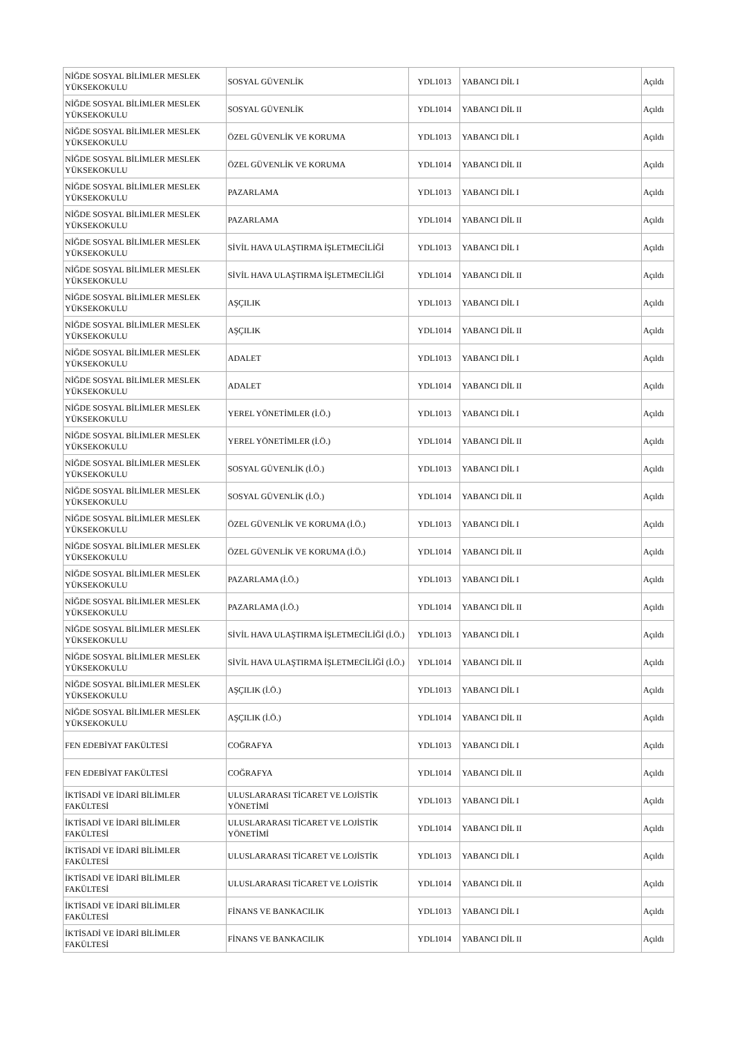| NİĞDE SOSYAL BİLİMLER MESLEK YÜKSEKOKULU | SOSYAL GÜVENLİK | YDL1013 | YABANCI DİL I | Açıldı |
| NİĞDE SOSYAL BİLİMLER MESLEK YÜKSEKOKULU | SOSYAL GÜVENLİK | YDL1014 | YABANCI DİL II | Açıldı |
| NİĞDE SOSYAL BİLİMLER MESLEK YÜKSEKOKULU | ÖZEL GÜVENLİK VE KORUMA | YDL1013 | YABANCI DİL I | Açıldı |
| NİĞDE SOSYAL BİLİMLER MESLEK YÜKSEKOKULU | ÖZEL GÜVENLİK VE KORUMA | YDL1014 | YABANCI DİL II | Açıldı |
| NİĞDE SOSYAL BİLİMLER MESLEK YÜKSEKOKULU | PAZARLAMA | YDL1013 | YABANCI DİL I | Açıldı |
| NİĞDE SOSYAL BİLİMLER MESLEK YÜKSEKOKULU | PAZARLAMA | YDL1014 | YABANCI DİL II | Açıldı |
| NİĞDE SOSYAL BİLİMLER MESLEK YÜKSEKOKULU | SİVİL HAVA ULAŞTIRMA İŞLETMECİLİĞİ | YDL1013 | YABANCI DİL I | Açıldı |
| NİĞDE SOSYAL BİLİMLER MESLEK YÜKSEKOKULU | SİVİL HAVA ULAŞTIRMA İŞLETMECİLİĞİ | YDL1014 | YABANCI DİL II | Açıldı |
| NİĞDE SOSYAL BİLİMLER MESLEK YÜKSEKOKULU | AŞÇILIK | YDL1013 | YABANCI DİL I | Açıldı |
| NİĞDE SOSYAL BİLİMLER MESLEK YÜKSEKOKULU | AŞÇILIK | YDL1014 | YABANCI DİL II | Açıldı |
| NİĞDE SOSYAL BİLİMLER MESLEK YÜKSEKOKULU | ADALET | YDL1013 | YABANCI DİL I | Açıldı |
| NİĞDE SOSYAL BİLİMLER MESLEK YÜKSEKOKULU | ADALET | YDL1014 | YABANCI DİL II | Açıldı |
| NİĞDE SOSYAL BİLİMLER MESLEK YÜKSEKOKULU | YEREL YÖNETİMLER (İ.Ö.) | YDL1013 | YABANCI DİL I | Açıldı |
| NİĞDE SOSYAL BİLİMLER MESLEK YÜKSEKOKULU | YEREL YÖNETİMLER (İ.Ö.) | YDL1014 | YABANCI DİL II | Açıldı |
| NİĞDE SOSYAL BİLİMLER MESLEK YÜKSEKOKULU | SOSYAL GÜVENLİK (İ.Ö.) | YDL1013 | YABANCI DİL I | Açıldı |
| NİĞDE SOSYAL BİLİMLER MESLEK YÜKSEKOKULU | SOSYAL GÜVENLİK (İ.Ö.) | YDL1014 | YABANCI DİL II | Açıldı |
| NİĞDE SOSYAL BİLİMLER MESLEK YÜKSEKOKULU | ÖZEL GÜVENLİK VE KORUMA (İ.Ö.) | YDL1013 | YABANCI DİL I | Açıldı |
| NİĞDE SOSYAL BİLİMLER MESLEK YÜKSEKOKULU | ÖZEL GÜVENLİK VE KORUMA (İ.Ö.) | YDL1014 | YABANCI DİL II | Açıldı |
| NİĞDE SOSYAL BİLİMLER MESLEK YÜKSEKOKULU | PAZARLAMA (İ.Ö.) | YDL1013 | YABANCI DİL I | Açıldı |
| NİĞDE SOSYAL BİLİMLER MESLEK YÜKSEKOKULU | PAZARLAMA (İ.Ö.) | YDL1014 | YABANCI DİL II | Açıldı |
| NİĞDE SOSYAL BİLİMLER MESLEK YÜKSEKOKULU | SİVİL HAVA ULAŞTIRMA İŞLETMECİLİĞİ (İ.Ö.) | YDL1013 | YABANCI DİL I | Açıldı |
| NİĞDE SOSYAL BİLİMLER MESLEK YÜKSEKOKULU | SİVİL HAVA ULAŞTIRMA İŞLETMECİLİĞİ (İ.Ö.) | YDL1014 | YABANCI DİL II | Açıldı |
| NİĞDE SOSYAL BİLİMLER MESLEK YÜKSEKOKULU | AŞÇILIK (İ.Ö.) | YDL1013 | YABANCI DİL I | Açıldı |
| NİĞDE SOSYAL BİLİMLER MESLEK YÜKSEKOKULU | AŞÇILIK (İ.Ö.) | YDL1014 | YABANCI DİL II | Açıldı |
| FEN EDEBİYAT FAKÜLTESİ | COĞRAFYA | YDL1013 | YABANCI DİL I | Açıldı |
| FEN EDEBİYAT FAKÜLTESİ | COĞRAFYA | YDL1014 | YABANCI DİL II | Açıldı |
| İKTİSADİ VE İDARİ BİLİMLER FAKÜLTESİ | ULUSLARARASI TİCARET VE LOJİSTİK YÖNETİMİ | YDL1013 | YABANCI DİL I | Açıldı |
| İKTİSADİ VE İDARİ BİLİMLER FAKÜLTESİ | ULUSLARARASI TİCARET VE LOJİSTİK YÖNETİMİ | YDL1014 | YABANCI DİL II | Açıldı |
| İKTİSADİ VE İDARİ BİLİMLER FAKÜLTESİ | ULUSLARARASI TİCARET VE LOJİSTİK | YDL1013 | YABANCI DİL I | Açıldı |
| İKTİSADİ VE İDARİ BİLİMLER FAKÜLTESİ | ULUSLARARASI TİCARET VE LOJİSTİK | YDL1014 | YABANCI DİL II | Açıldı |
| İKTİSADİ VE İDARİ BİLİMLER FAKÜLTESİ | FİNANS VE BANKACILIK | YDL1013 | YABANCI DİL I | Açıldı |
| İKTİSADİ VE İDARİ BİLİMLER FAKÜLTESİ | FİNANS VE BANKACILIK | YDL1014 | YABANCI DİL II | Açıldı |